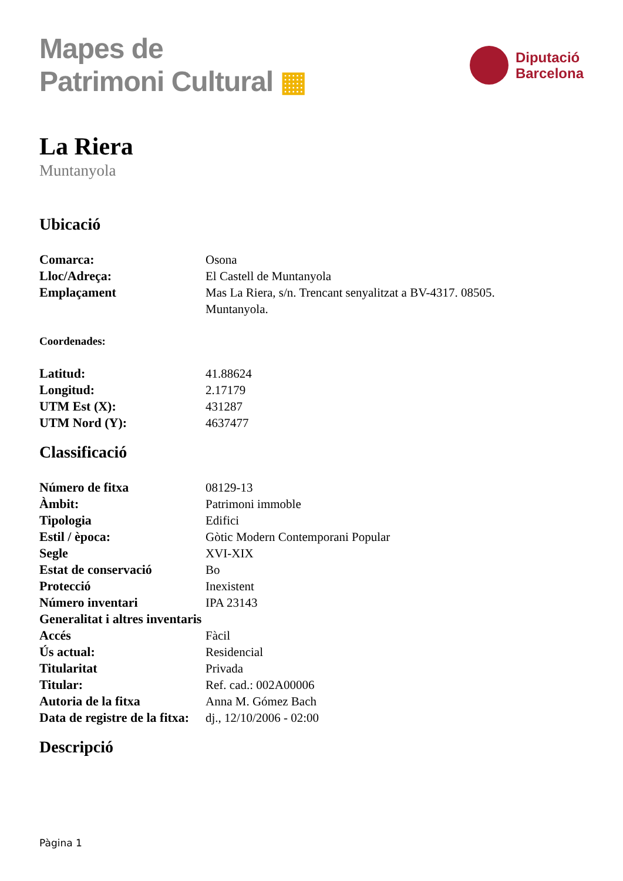Mapes de
Patrimoni Cultural ▦
Diputació
Barcelona
La Riera
Muntanyola
Ubicació
| Comarca: | Osona |
| Lloc/Adreça: | El Castell de Muntanyola |
| Emplaçament | Mas La Riera, s/n. Trencant senyalitzat a BV-4317. 08505. Muntanyola. |
Coordenades:
| Latitud: | 41.88624 |
| Longitud: | 2.17179 |
| UTM Est (X): | 431287 |
| UTM Nord (Y): | 4637477 |
Classificació
| Número de fitxa | 08129-13 |
| Àmbit: | Patrimoni immoble |
| Tipologia | Edifici |
| Estil / època: | Gòtic Modern Contemporani Popular |
| Segle | XVI-XIX |
| Estat de conservació | Bo |
| Protecció | Inexistent |
| Número inventari | IPA 23143 |
| Generalitat i altres inventaris | |
| Accés | Fàcil |
| Ús actual: | Residencial |
| Titularitat | Privada |
| Titular: | Ref. cad.: 002A00006 |
| Autoria de la fitxa | Anna M. Gómez Bach |
| Data de registre de la fitxa: | dj., 12/10/2006 - 02:00 |
Descripció
Pàgina 1